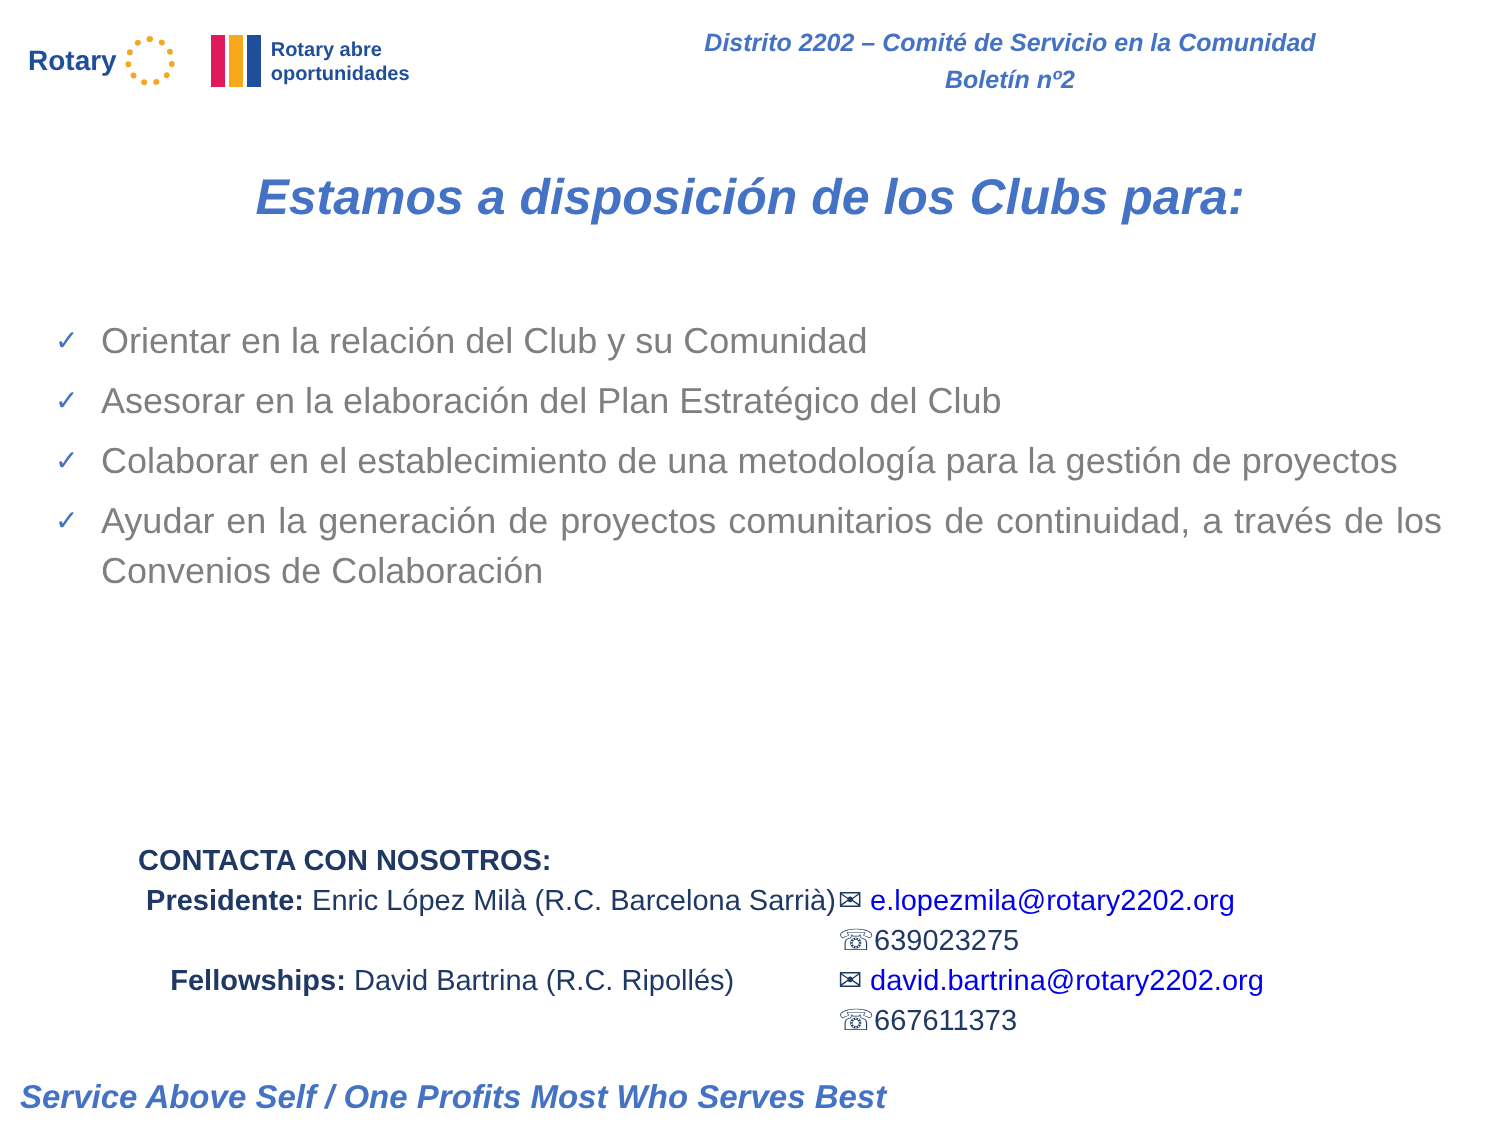Rotary
Rotary abre
oportunidades
Distrito 2202 – Comité de Servicio en la Comunidad
Boletín nº2
Estamos a disposición de los Clubs para:
✓ Orientar en la relación del Club y su Comunidad
✓ Asesorar en la elaboración del Plan Estratégico del Club
✓ Colaborar en el establecimiento de una metodología para la gestión de proyectos
✓ Ayudar en la generación de proyectos comunitarios de continuidad, a través de los Convenios de Colaboración
CONTACTA CON NOSOTROS:
Presidente: Enric López Milà (R.C. Barcelona Sarrià)
✉ e.lopezmila@rotary2202.org
☏639023275
Fellowships: David Bartrina (R.C. Ripollés)
✉ david.bartrina@rotary2202.org
☏667611373
Service Above Self / One Profits Most Who Serves Best